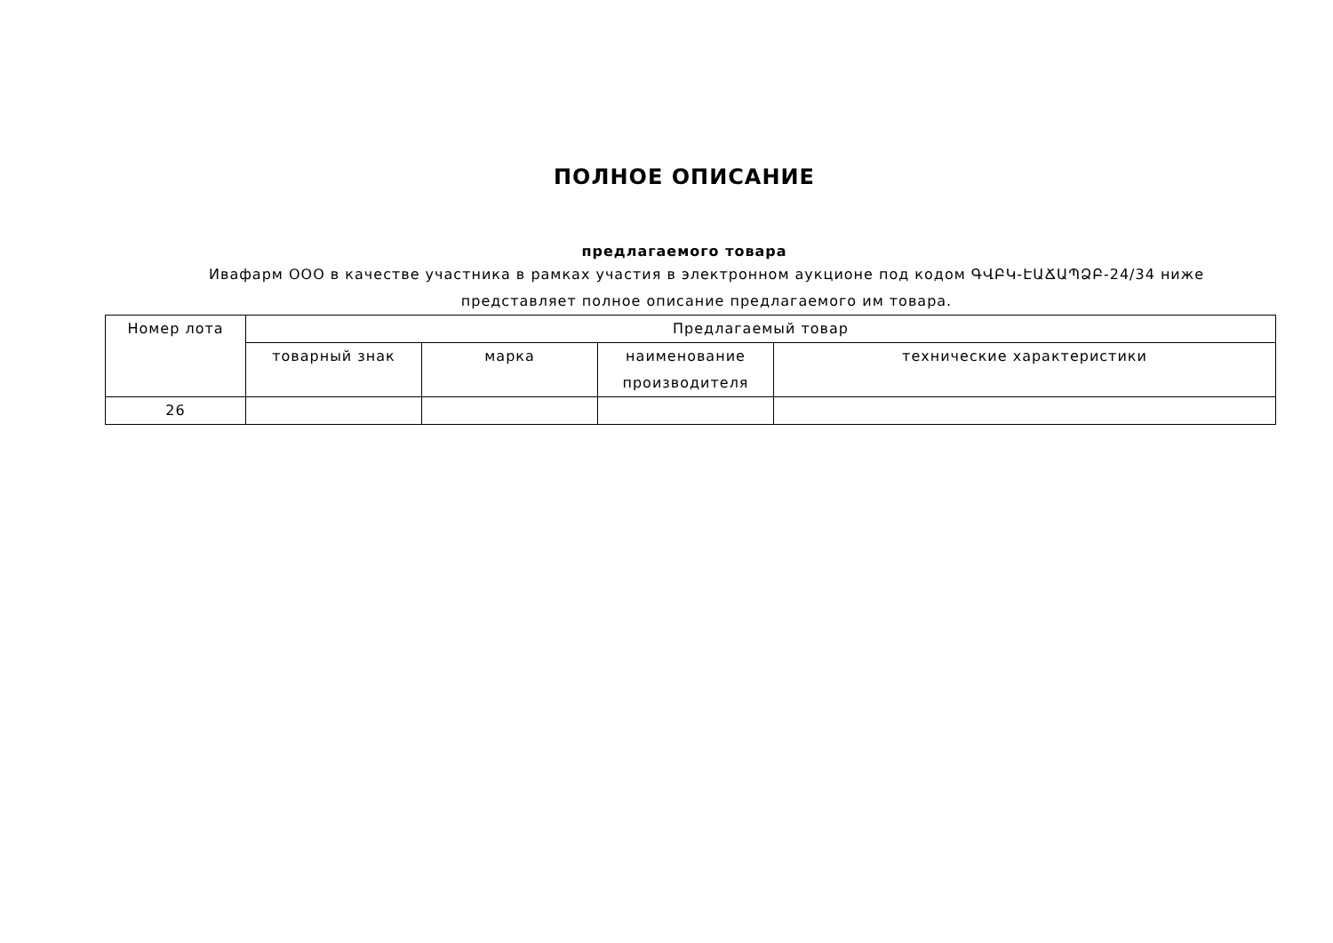ПОЛНОЕ ОПИСАНИЕ
предлагаемого товара
Ивафарм ООО в качестве участника в рамках участия в электронном аукционе под кодом ԳՎԲԿ-ԷԱՃԱՊՁԲ-24/34 ниже представляет полное описание предлагаемого им товара.
| Номер лота | Предлагаемый товар | | | |
| --- | --- | --- | --- | --- |
| | товарный знак | марка | наименование производителя | технические характеристики |
| 26 | | | | |